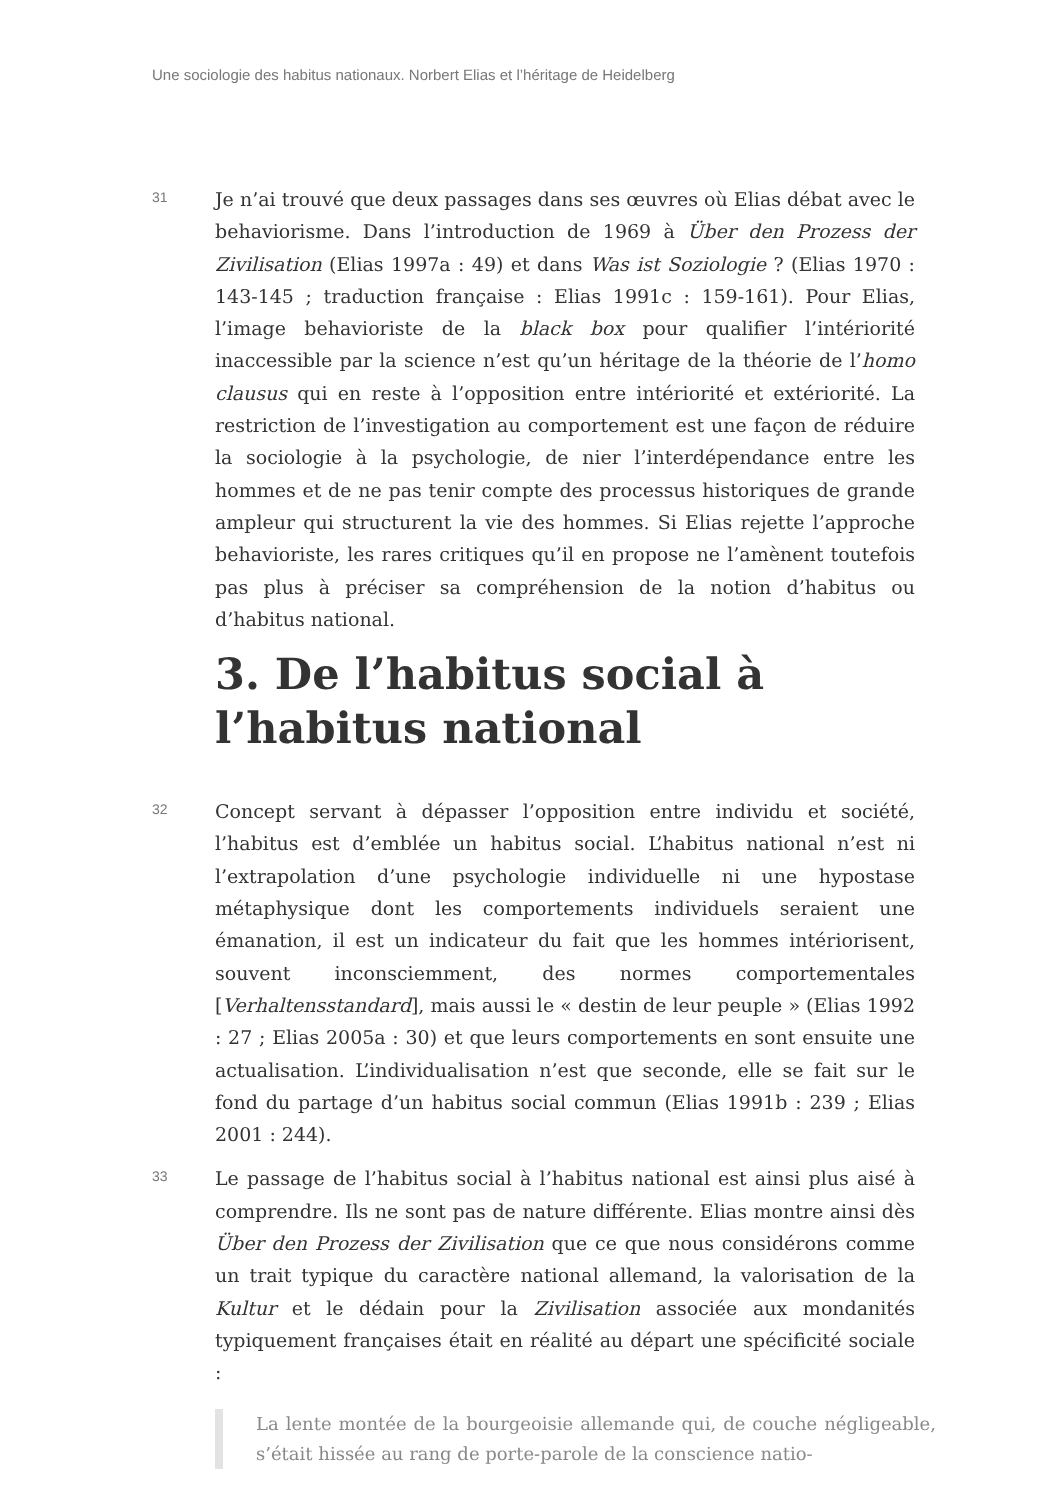Une sociologie des habitus nationaux. Norbert Elias et l’héritage de Heidelberg
31
Je n’ai trouvé que deux passages dans ses œuvres où Elias débat avec le behaviorisme. Dans l’introduction de 1969 à Über den Prozess der Zivilisation (Elias 1997a : 49) et dans Was ist Soziologie ? (Elias 1970 : 143-145 ; traduction française : Elias 1991c : 159-161). Pour Elias, l’image behavioriste de la black box pour qualifier l’intériorité inaccessible par la science n’est qu’un héritage de la théorie de l’homo clausus qui en reste à l’opposition entre intériorité et extériorité. La restriction de l’investigation au comportement est une façon de réduire la sociologie à la psychologie, de nier l’interdépendance entre les hommes et de ne pas tenir compte des processus historiques de grande ampleur qui structurent la vie des hommes. Si Elias rejette l’approche behavioriste, les rares critiques qu’il en propose ne l’amènent toutefois pas plus à préciser sa compréhension de la notion d’habitus ou d’habitus national.
3. De l’habitus social à l’habitus national
32
Concept servant à dépasser l’opposition entre individu et société, l’habitus est d’emblée un habitus social. L’habitus national n’est ni l’extrapolation d’une psychologie individuelle ni une hypostase métaphysique dont les comportements individuels seraient une émanation, il est un indicateur du fait que les hommes intériorisent, souvent inconsciemment, des normes comportementales [Verhaltensstandard], mais aussi le « destin de leur peuple » (Elias 1992 : 27 ; Elias 2005a : 30) et que leurs comportements en sont ensuite une actualisation. L’individualisation n’est que seconde, elle se fait sur le fond du partage d’un habitus social commun (Elias 1991b : 239 ; Elias 2001 : 244).
33
Le passage de l’habitus social à l’habitus national est ainsi plus aisé à comprendre. Ils ne sont pas de nature différente. Elias montre ainsi dès Über den Prozess der Zivilisation que ce que nous considérons comme un trait typique du caractère national allemand, la valorisation de la Kultur et le dédain pour la Zivilisation associée aux mondanités typiquement françaises était en réalité au départ une spécificité sociale :
La lente montée de la bourgeoisie allemande qui, de couche négligeable, s’était hissée au rang de porte-parole de la conscience natio-